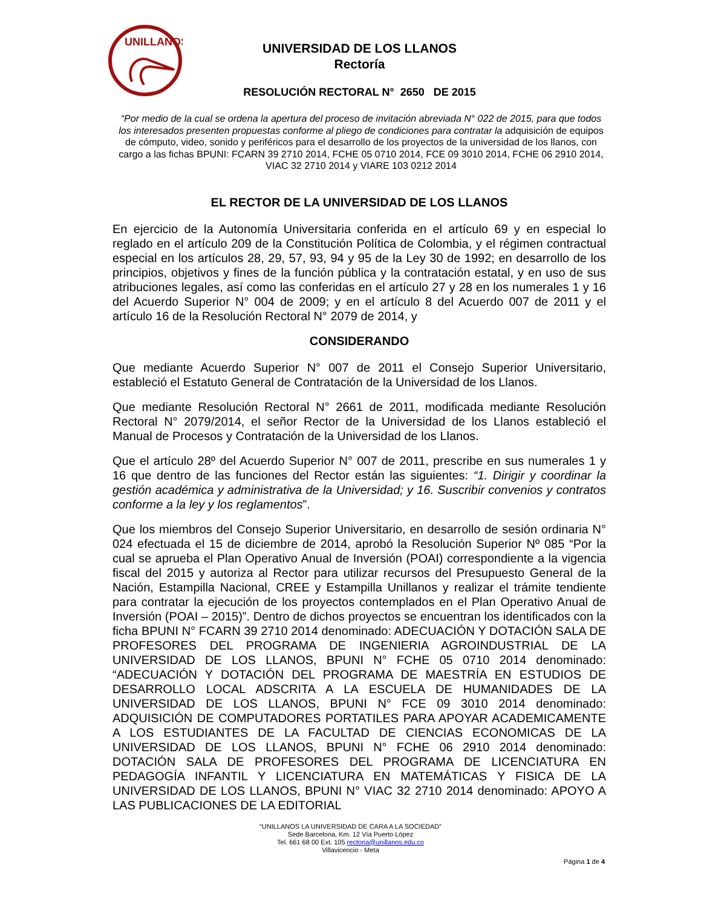UNILLANOS
UNIVERSIDAD DE LOS LLANOS
Rectoría
RESOLUCIÓN RECTORAL N° 2650 DE 2015
“Por medio de la cual se ordena la apertura del proceso de invitación abreviada N° 022 de 2015, para que todos los interesados presenten propuestas conforme al pliego de condiciones para contratar la adquisición de equipos de cómputo, video, sonido y periféricos para el desarrollo de los proyectos de la universidad de los llanos, con cargo a las fichas BPUNI: FCARN 39 2710 2014, FCHE 05 0710 2014, FCE 09 3010 2014, FCHE 06 2910 2014, VIAC 32 2710 2014 y VIARE 103 0212 2014
EL RECTOR DE LA UNIVERSIDAD DE LOS LLANOS
En ejercicio de la Autonomía Universitaria conferida en el artículo 69 y en especial lo reglado en el artículo 209 de la Constitución Política de Colombia, y el régimen contractual especial en los artículos 28, 29, 57, 93, 94 y 95 de la Ley 30 de 1992; en desarrollo de los principios, objetivos y fines de la función pública y la contratación estatal, y en uso de sus atribuciones legales, así como las conferidas en el artículo 27 y 28 en los numerales 1 y 16 del Acuerdo Superior N° 004 de 2009; y en el artículo 8 del Acuerdo 007 de 2011 y el artículo 16 de la Resolución Rectoral N° 2079 de 2014, y
CONSIDERANDO
Que mediante Acuerdo Superior N° 007 de 2011 el Consejo Superior Universitario, estableció el Estatuto General de Contratación de la Universidad de los Llanos.
Que mediante Resolución Rectoral N° 2661 de 2011, modificada mediante Resolución Rectoral N° 2079/2014, el señor Rector de la Universidad de los Llanos estableció el Manual de Procesos y Contratación de la Universidad de los Llanos.
Que el artículo 28º del Acuerdo Superior N° 007 de 2011, prescribe en sus numerales 1 y 16 que dentro de las funciones del Rector están las siguientes: “1. Dirigir y coordinar la gestión académica y administrativa de la Universidad; y 16. Suscribir convenios y contratos conforme a la ley y los reglamentos”.
Que los miembros del Consejo Superior Universitario, en desarrollo de sesión ordinaria N° 024 efectuada el 15 de diciembre de 2014, aprobó la Resolución Superior Nº 085 “Por la cual se aprueba el Plan Operativo Anual de Inversión (POAI) correspondiente a la vigencia fiscal del 2015 y autoriza al Rector para utilizar recursos del Presupuesto General de la Nación, Estampilla Nacional, CREE y Estampilla Unillanos y realizar el trámite tendiente para contratar la ejecución de los proyectos contemplados en el Plan Operativo Anual de Inversión (POAI – 2015)”. Dentro de dichos proyectos se encuentran los identificados con la ficha BPUNI N° FCARN 39 2710 2014 denominado: ADECUACIÓN Y DOTACIÓN SALA DE PROFESORES DEL PROGRAMA DE INGENIERIA AGROINDUSTRIAL DE LA UNIVERSIDAD DE LOS LLANOS, BPUNI N° FCHE 05 0710 2014 denominado: “ADECUACIÓN Y DOTACIÓN DEL PROGRAMA DE MAESTRÍA EN ESTUDIOS DE DESARROLLO LOCAL ADSCRITA A LA ESCUELA DE HUMANIDADES DE LA UNIVERSIDAD DE LOS LLANOS, BPUNI N° FCE 09 3010 2014 denominado: ADQUISICIÓN DE COMPUTADORES PORTATILES PARA APOYAR ACADEMICAMENTE A LOS ESTUDIANTES DE LA FACULTAD DE CIENCIAS ECONOMICAS DE LA UNIVERSIDAD DE LOS LLANOS, BPUNI N° FCHE 06 2910 2014 denominado: DOTACIÓN SALA DE PROFESORES DEL PROGRAMA DE LICENCIATURA EN PEDAGOGÍA INFANTIL Y LICENCIATURA EN MATEMÁTICAS Y FISICA DE LA UNIVERSIDAD DE LOS LLANOS, BPUNI N° VIAC 32 2710 2014 denominado: APOYO A LAS PUBLICACIONES DE LA EDITORIAL
“UNILLANOS LA UNIVERSIDAD DE CARA A LA SOCIEDAD”
Sede Barcelona, Km. 12 Vía Puerto López
Tel. 661 68 00 Ext. 105 rectoria@unillanos.edu.co
Villavicencio - Meta
Página 1 de 4